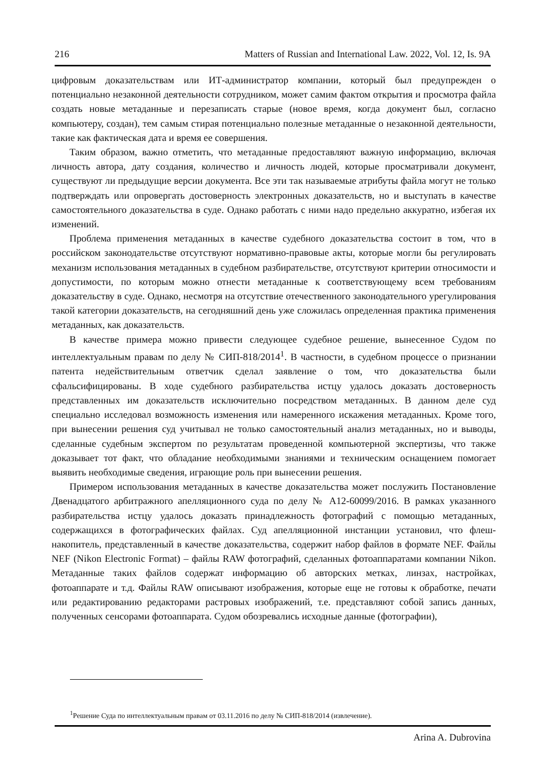216 Matters of Russian and International Law. 2022, Vol. 12, Is. 9A
цифровым доказательствам или ИТ-администратор компании, который был предупрежден о потенциально незаконной деятельности сотрудником, может самим фактом открытия и просмотра файла создать новые метаданные и перезаписать старые (новое время, когда документ был, согласно компьютеру, создан), тем самым стирая потенциально полезные метаданные о незаконной деятельности, такие как фактическая дата и время ее совершения.
Таким образом, важно отметить, что метаданные предоставляют важную информацию, включая личность автора, дату создания, количество и личность людей, которые просматривали документ, существуют ли предыдущие версии документа. Все эти так называемые атрибуты файла могут не только подтверждать или опровергать достоверность электронных доказательств, но и выступать в качестве самостоятельного доказательства в суде. Однако работать с ними надо предельно аккуратно, избегая их изменений.
Проблема применения метаданных в качестве судебного доказательства состоит в том, что в российском законодательстве отсутствуют нормативно-правовые акты, которые могли бы регулировать механизм использования метаданных в судебном разбирательстве, отсутствуют критерии относимости и допустимости, по которым можно отнести метаданные к соответствующему всем требованиям доказательству в суде. Однако, несмотря на отсутствие отечественного законодательного урегулирования такой категории доказательств, на сегодняшний день уже сложилась определенная практика применения метаданных, как доказательств.
В качестве примера можно привести следующее судебное решение, вынесенное Судом по интеллектуальным правам по делу № СИП-818/2014<sup>1</sup>. В частности, в судебном процессе о признании патента недействительным ответчик сделал заявление о том, что доказательства были сфальсифицированы. В ходе судебного разбирательства истцу удалось доказать достоверность представленных им доказательств исключительно посредством метаданных. В данном деле суд специально исследовал возможность изменения или намеренного искажения метаданных. Кроме того, при вынесении решения суд учитывал не только самостоятельный анализ метаданных, но и выводы, сделанные судебным экспертом по результатам проведенной компьютерной экспертизы, что также доказывает тот факт, что обладание необходимыми знаниями и техническим оснащением помогает выявить необходимые сведения, играющие роль при вынесении решения.
Примером использования метаданных в качестве доказательства может послужить Постановление Двенадцатого арбитражного апелляционного суда по делу № А12-60099/2016. В рамках указанного разбирательства истцу удалось доказать принадлежность фотографий с помощью метаданных, содержащихся в фотографических файлах. Суд апелляционной инстанции установил, что флеш-накопитель, представленный в качестве доказательства, содержит набор файлов в формате NEF. Файлы NEF (Nikon Electronic Format) – файлы RAW фотографий, сделанных фотоаппаратами компании Nikon. Метаданные таких файлов содержат информацию об авторских метках, линзах, настройках, фотоаппарате и т.д. Файлы RAW описывают изображения, которые еще не готовы к обработке, печати или редактированию редакторами растровых изображений, т.е. представляют собой запись данных, полученных сенсорами фотоаппарата. Судом обозревались исходные данные (фотографии),
<sup>1</sup> Решение Суда по интеллектуальным правам от 03.11.2016 по делу № СИП-818/2014 (извлечение).
Arina A. Dubrovina